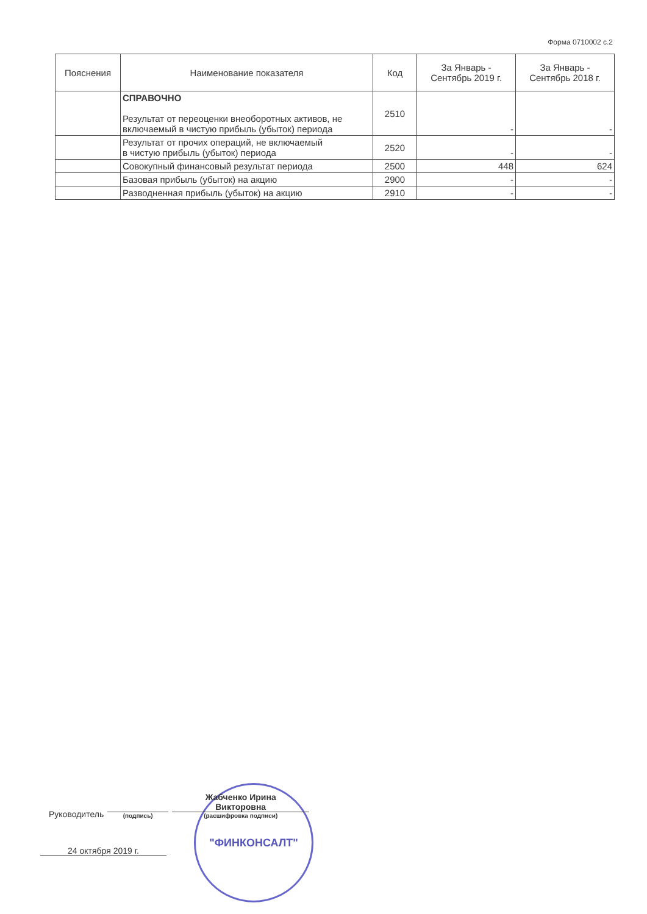Форма 0710002 с.2
| Пояснения | Наименование показателя | Код | За Январь - Сентябрь 2019 г. | За Январь - Сентябрь 2018 г. |
| --- | --- | --- | --- | --- |
| | СПРАВОЧНО Результат от переоценки внеоборотных активов, не включаемый в чистую прибыль (убыток) периода | 2510 | - | - |
| | Результат от прочих операций, не включаемый в чистую прибыль (убыток) периода | 2520 | - | - |
| | Совокупный финансовый результат периода | 2500 | 448 | 624 |
| | Базовая прибыль (убыток) на акцию | 2900 | - | - |
| | Разводненная прибыль (убыток) на акцию | 2910 | - | - |
"ФИНКОНСАЛТ"
Руководитель
(подпись)
Жабченко Ирина
Викторовна
(расшифровка подписи)
24 октября 2019 г.